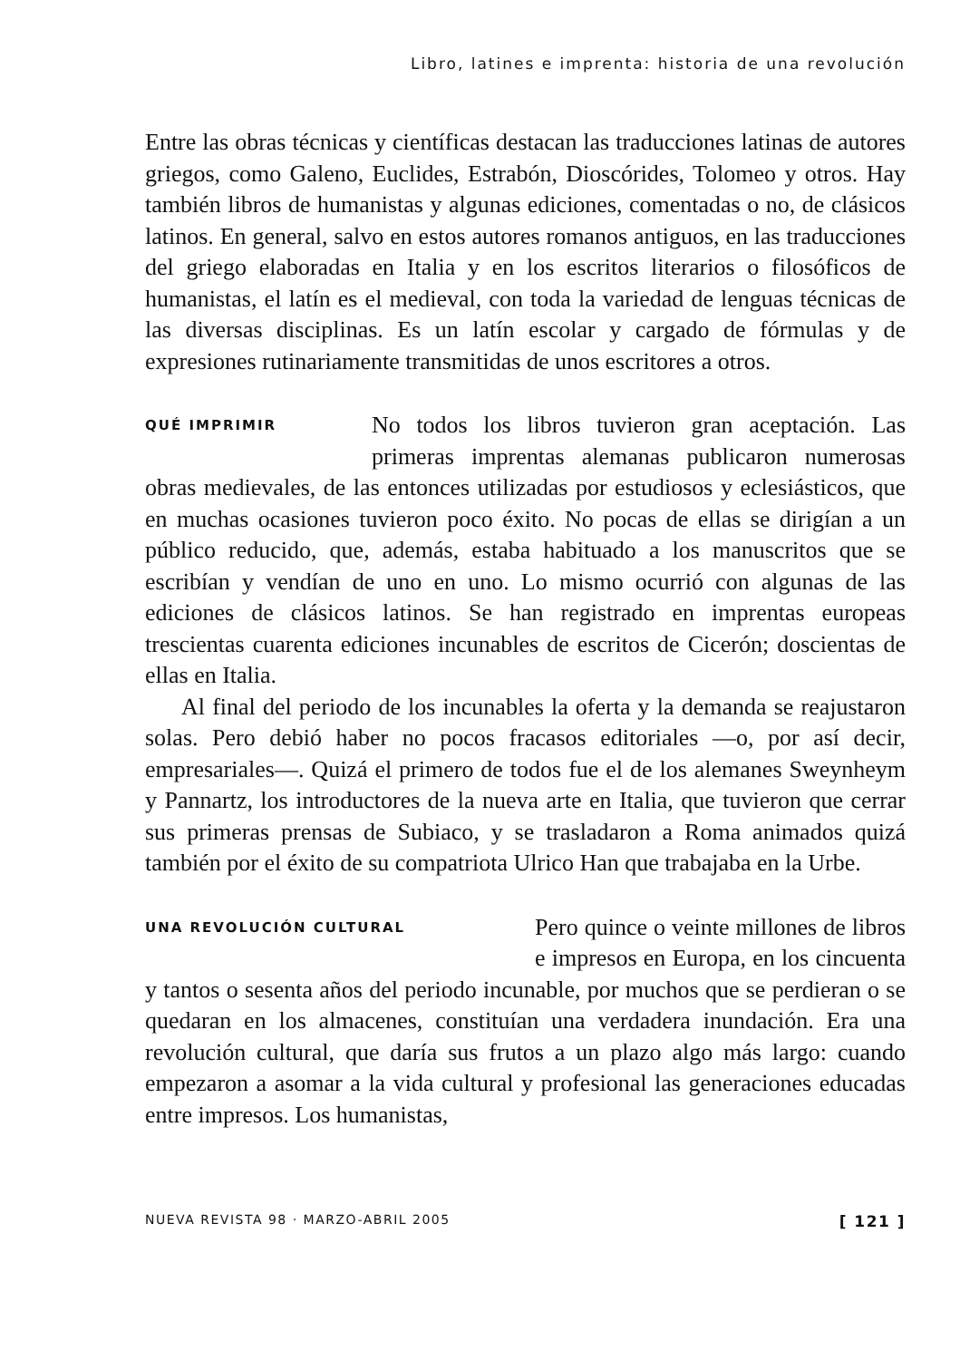Libro, latines e imprenta: historia de una revolución
Entre las obras técnicas y científicas destacan las traducciones latinas de autores griegos, como Galeno, Euclides, Estrabón, Dioscórides, Tolomeo y otros. Hay también libros de humanistas y algunas ediciones, comentadas o no, de clásicos latinos. En general, salvo en estos autores romanos antiguos, en las traducciones del griego elaboradas en Italia y en los escritos literarios o filosóficos de humanistas, el latín es el medieval, con toda la variedad de lenguas técnicas de las diversas disciplinas. Es un latín escolar y cargado de fórmulas y de expresiones rutinariamente transmitidas de unos escritores a otros.
QUÉ IMPRIMIR
No todos los libros tuvieron gran aceptación. Las primeras imprentas alemanas publicaron numerosas obras medievales, de las entonces utilizadas por estudiosos y eclesiásticos, que en muchas ocasiones tuvieron poco éxito. No pocas de ellas se dirigían a un público reducido, que, además, estaba habituado a los manuscritos que se escribían y vendían de uno en uno. Lo mismo ocurrió con algunas de las ediciones de clásicos latinos. Se han registrado en imprentas europeas trescientas cuarenta ediciones incunables de escritos de Cicerón; doscientas de ellas en Italia.
Al final del periodo de los incunables la oferta y la demanda se reajustaron solas. Pero debió haber no pocos fracasos editoriales —o, por así decir, empresariales—. Quizá el primero de todos fue el de los alemanes Sweynheym y Pannartz, los introductores de la nueva arte en Italia, que tuvieron que cerrar sus primeras prensas de Subiaco, y se trasladaron a Roma animados quizá también por el éxito de su compatriota Ulrico Han que trabajaba en la Urbe.
UNA REVOLUCIÓN CULTURAL
Pero quince o veinte millones de libros e impresos en Europa, en los cincuenta y tantos o sesenta años del periodo incunable, por muchos que se perdieran o se quedaran en los almacenes, constituían una verdadera inundación. Era una revolución cultural, que daría sus frutos a un plazo algo más largo: cuando empezaron a asomar a la vida cultural y profesional las generaciones educadas entre impresos. Los humanistas,
NUEVA REVISTA 98 · MARZO-ABRIL 2005 [ 121 ]